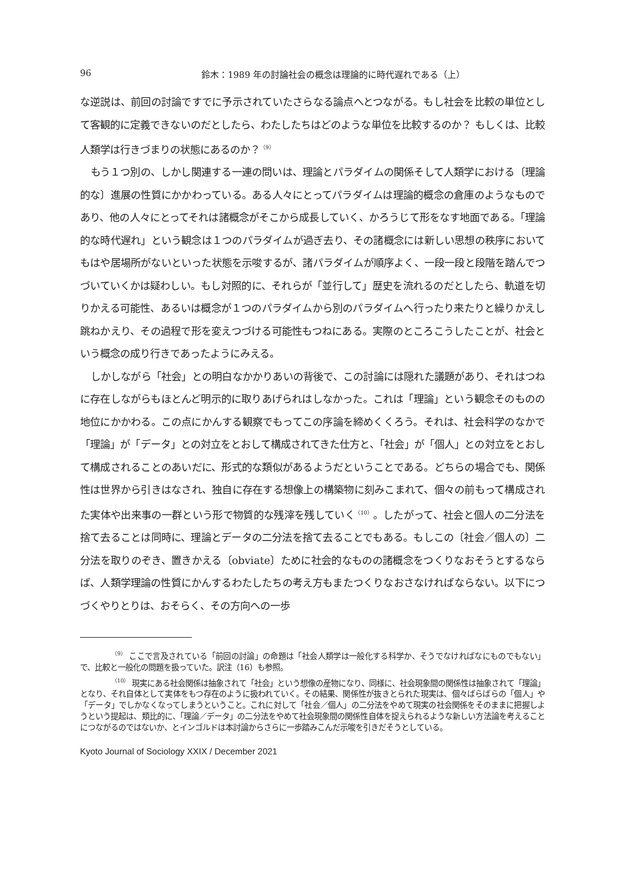96 鈴木：1989 年の討論社会の概念は理論的に時代遅れである（上）
な逆説は、前回の討論ですでに予示されていたさらなる論点へとつながる。もし社会を比較の単位として客観的に定義できないのだとしたら、わたしたちはどのような単位を比較するのか？ もしくは、比較人類学は行きづまりの状態にあるのか？<sup>（9）</sup>
もう１つ別の、しかし関連する一連の問いは、理論とパラダイムの関係そして人類学における〔理論的な〕進展の性質にかかわっている。ある人々にとってパラダイムは理論的概念の倉庫のようなものであり、他の人々にとってそれは諸概念がそこから成長していく、かろうじて形をなす地面である。「理論的な時代遅れ」という観念は１つのパラダイムが過ぎ去り、その諸概念には新しい思想の秩序においてもはや居場所がないといった状態を示唆するが、諸パラダイムが順序よく、一段一段と段階を踏んでつづいていくかは疑わしい。もし対照的に、それらが「並行して」歴史を流れるのだとしたら、軌道を切りかえる可能性、あるいは概念が１つのパラダイムから別のパラダイムへ行ったり来たりと繰りかえし跳ねかえり、その過程で形を変えつづける可能性もつねにある。実際のところこうしたことが、社会という概念の成り行きであったようにみえる。
しかしながら「社会」との明白なかかりあいの背後で、この討論には隠れた議題があり、それはつねに存在しながらもほとんど明示的に取りあげられはしなかった。これは「理論」という観念そのものの地位にかかわる。この点にかんする観察でもってこの序論を締めくくろう。それは、社会科学のなかで「理論」が「データ」との対立をとおして構成されてきた仕方と、「社会」が「個人」との対立をとおして構成されることのあいだに、形式的な類似があるようだということである。どちらの場合でも、関係性は世界から引きはなされ、独自に存在する想像上の構築物に刻みこまれて、個々の前もって構成された実体や出来事の一群という形で物質的な残滓を残していく<sup>（10）</sup>。したがって、社会と個人の二分法を捨て去ることは同時に、理論とデータの二分法を捨て去ることでもある。もしこの〔社会／個人の〕二分法を取りのぞき、置きかえる〔obviate〕ために社会的なものの諸概念をつくりなおそうとするならば、人類学理論の性質にかんするわたしたちの考え方もまたつくりなおさなければならない。以下につづくやりとりは、おそらく、その方向への一歩
<sup>（9）</sup> ここで言及されている「前回の討論」の命題は「社会人類学は一般化する科学か、そうでなければなにものでもない」で、比較と一般化の問題を扱っていた。訳注（16）も参照。
<sup>（10）</sup> 現実にある社会関係は抽象されて「社会」という想像の産物になり、同様に、社会現象間の関係性は抽象されて「理論」となり、それ自体として実体をもつ存在のように扱われていく。その結果、関係性が抜きとられた現実は、個々ばらばらの「個人」や「データ」でしかなくなってしまうということ。これに対して「社会／個人」の二分法をやめて現実の社会関係をそのままに把握しようという提起は、類比的に、「理論／データ」の二分法をやめて社会現象間の関係性自体を捉えられるような新しい方法論を考えることにつながるのではないか、とインゴルドは本討論からさらに一歩踏みこんだ示唆を引きだそうとしている。
Kyoto Journal of Sociology XXIX / December 2021